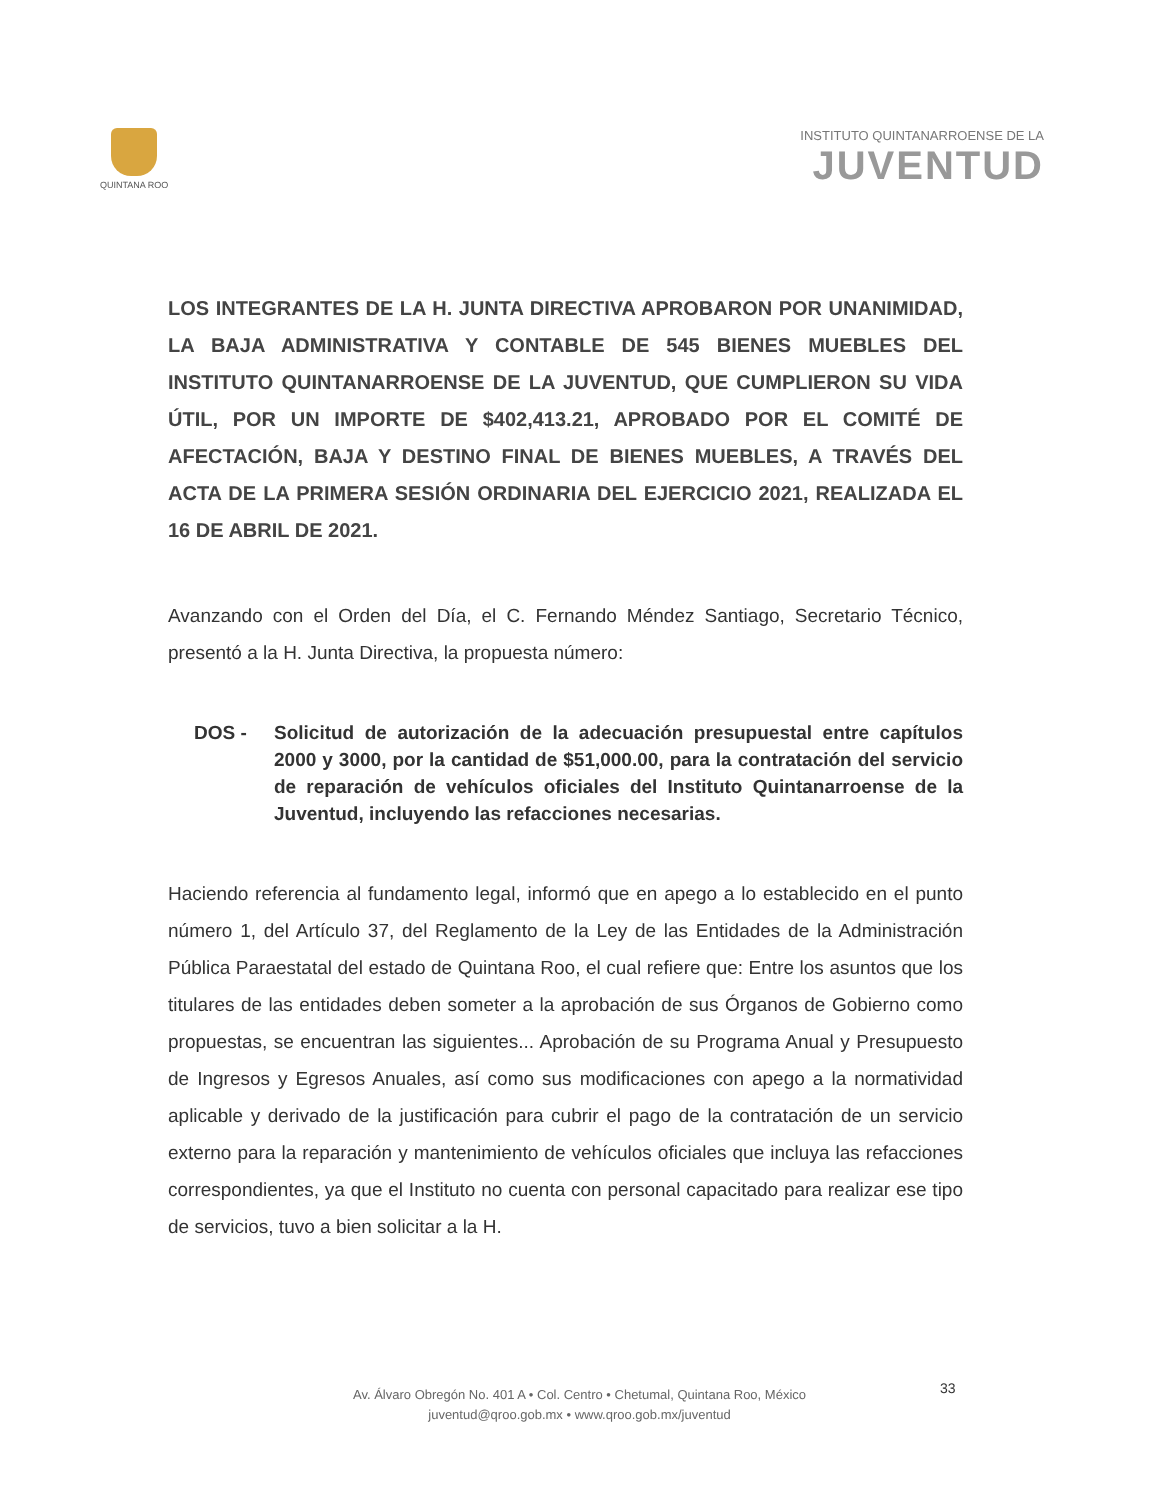QUINTANA ROO
INSTITUTO QUINTANARROENSE DE LA
JUVENTUD
LOS INTEGRANTES DE LA H. JUNTA DIRECTIVA APROBARON POR UNANIMIDAD, LA BAJA ADMINISTRATIVA Y CONTABLE DE 545 BIENES MUEBLES DEL INSTITUTO QUINTANARROENSE DE LA JUVENTUD, QUE CUMPLIERON SU VIDA ÚTIL, POR UN IMPORTE DE $402,413.21, APROBADO POR EL COMITÉ DE AFECTACIÓN, BAJA Y DESTINO FINAL DE BIENES MUEBLES, A TRAVÉS DEL ACTA DE LA PRIMERA SESIÓN ORDINARIA DEL EJERCICIO 2021, REALIZADA EL 16 DE ABRIL DE 2021.
Avanzando con el Orden del Día, el C. Fernando Méndez Santiago, Secretario Técnico, presentó a la H. Junta Directiva, la propuesta número:
DOS - Solicitud de autorización de la adecuación presupuestal entre capítulos 2000 y 3000, por la cantidad de $51,000.00, para la contratación del servicio de reparación de vehículos oficiales del Instituto Quintanarroense de la Juventud, incluyendo las refacciones necesarias.
Haciendo referencia al fundamento legal, informó que en apego a lo establecido en el punto número 1, del Artículo 37, del Reglamento de la Ley de las Entidades de la Administración Pública Paraestatal del estado de Quintana Roo, el cual refiere que: Entre los asuntos que los titulares de las entidades deben someter a la aprobación de sus Órganos de Gobierno como propuestas, se encuentran las siguientes... Aprobación de su Programa Anual y Presupuesto de Ingresos y Egresos Anuales, así como sus modificaciones con apego a la normatividad aplicable y derivado de la justificación para cubrir el pago de la contratación de un servicio externo para la reparación y mantenimiento de vehículos oficiales que incluya las refacciones correspondientes, ya que el Instituto no cuenta con personal capacitado para realizar ese tipo de servicios, tuvo a bien solicitar a la H.
33
Av. Álvaro Obregón No. 401 A • Col. Centro • Chetumal, Quintana Roo, México
juventud@qroo.gob.mx • www.qroo.gob.mx/juventud